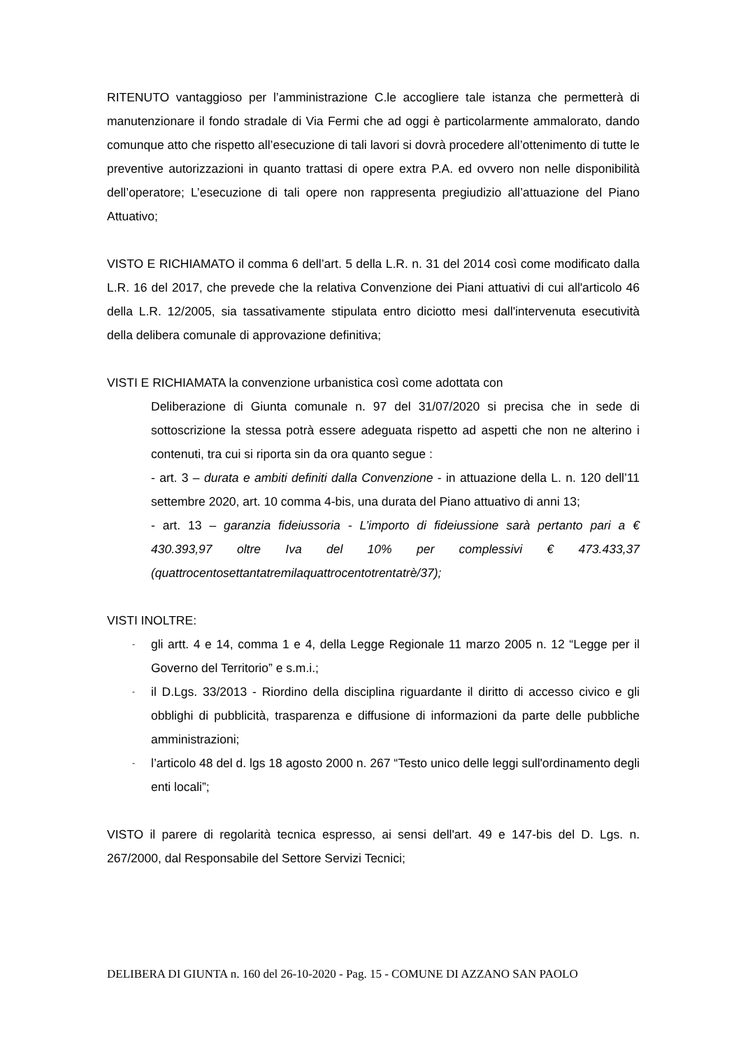RITENUTO vantaggioso per l’amministrazione C.le accogliere tale istanza che permetterà di manutenzionare il fondo stradale di Via Fermi che ad oggi è particolarmente ammalorato, dando comunque atto che rispetto all’esecuzione di tali lavori si dovrà procedere all’ottenimento di tutte le preventive autorizzazioni in quanto trattasi di opere extra P.A. ed ovvero non nelle disponibilità dell’operatore; L’esecuzione di tali opere non rappresenta pregiudizio all’attuazione del Piano Attuativo;
VISTO E RICHIAMATO il comma 6 dell’art. 5 della L.R. n. 31 del 2014 così come modificato dalla L.R. 16 del 2017, che prevede che la relativa Convenzione dei Piani attuativi di cui all'articolo 46 della L.R. 12/2005, sia tassativamente stipulata entro diciotto mesi dall'intervenuta esecutività della delibera comunale di approvazione definitiva;
VISTI E RICHIAMATA la convenzione urbanistica così come adottata con
Deliberazione di Giunta comunale n. 97 del 31/07/2020 si precisa che in sede di sottoscrizione la stessa potrà essere adeguata rispetto ad aspetti che non ne alterino i contenuti, tra cui si riporta sin da ora quanto segue :
- art. 3 – durata e ambiti definiti dalla Convenzione - in attuazione della L. n. 120 dell’11 settembre 2020, art. 10 comma 4-bis, una durata del Piano attuativo di anni 13;
- art. 13 – garanzia fideiussoria - L’importo di fideiussione sarà pertanto pari a € 430.393,97 oltre Iva del 10% per complessivi € 473.433,37 (quattrocentosettantatremilaquattrocentotrentatrè/37);
VISTI INOLTRE:
- gli artt. 4 e 14, comma 1 e 4, della Legge Regionale 11 marzo 2005 n. 12 “Legge per il Governo del Territorio” e s.m.i.;
- il D.Lgs. 33/2013 - Riordino della disciplina riguardante il diritto di accesso civico e gli obblighi di pubblicità, trasparenza e diffusione di informazioni da parte delle pubbliche amministrazioni;
- l’articolo 48 del d. lgs 18 agosto 2000 n. 267 “Testo unico delle leggi sull'ordinamento degli enti locali”;
VISTO il parere di regolarità tecnica espresso, ai sensi dell'art. 49 e 147-bis del D. Lgs. n. 267/2000, dal Responsabile del Settore Servizi Tecnici;
DELIBERA DI GIUNTA n. 160 del 26-10-2020 - Pag. 15 - COMUNE DI AZZANO SAN PAOLO